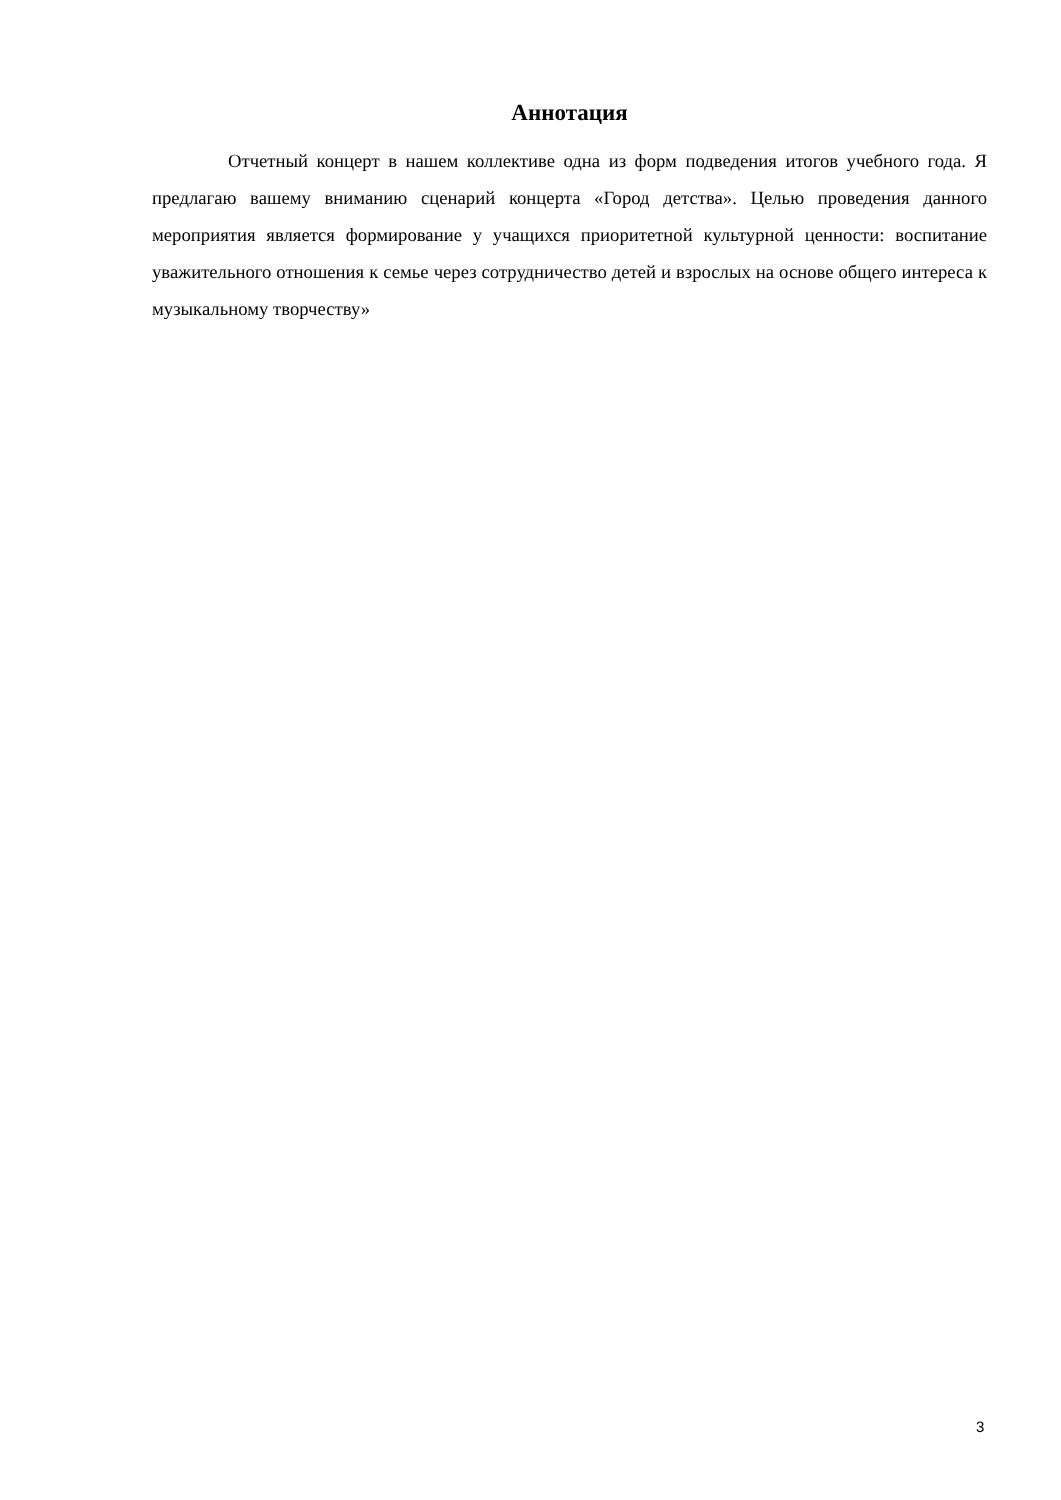Аннотация
Отчетный концерт в нашем коллективе одна из форм подведения итогов учебного года. Я предлагаю вашему вниманию сценарий концерта «Город детства». Целью проведения данного мероприятия является формирование у учащихся приоритетной культурной ценности: воспитание уважительного отношения к семье через сотрудничество детей и взрослых на основе общего интереса к музыкальному творчеству»
3